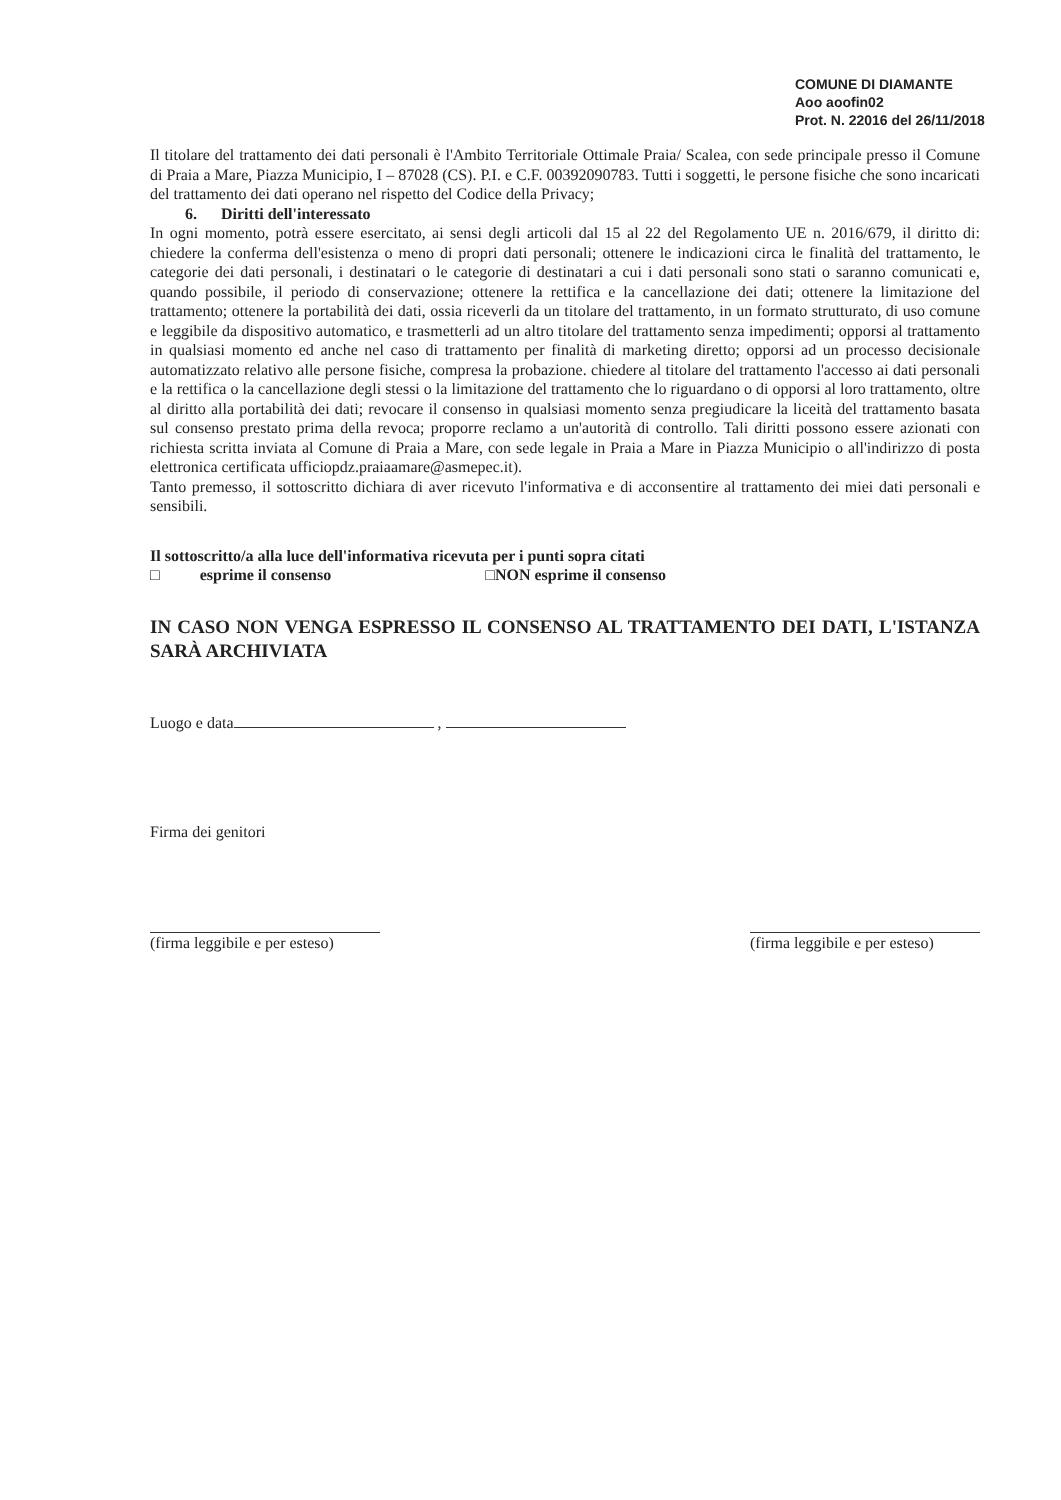COMUNE DI DIAMANTE
Aoo aoofin02
Prot. N. 22016 del 26/11/2018
Il titolare del trattamento dei dati personali è l'Ambito Territoriale Ottimale Praia/ Scalea, con sede principale presso il Comune di Praia a Mare, Piazza Municipio, I – 87028 (CS). P.I. e C.F. 00392090783. Tutti i soggetti, le persone fisiche che sono incaricati del trattamento dei dati operano nel rispetto del Codice della Privacy;
6. Diritti dell'interessato
In ogni momento, potrà essere esercitato, ai sensi degli articoli dal 15 al 22 del Regolamento UE n. 2016/679, il diritto di: chiedere la conferma dell'esistenza o meno di propri dati personali; ottenere le indicazioni circa le finalità del trattamento, le categorie dei dati personali, i destinatari o le categorie di destinatari a cui i dati personali sono stati o saranno comunicati e, quando possibile, il periodo di conservazione; ottenere la rettifica e la cancellazione dei dati; ottenere la limitazione del trattamento; ottenere la portabilità dei dati, ossia riceverli da un titolare del trattamento, in un formato strutturato, di uso comune e leggibile da dispositivo automatico, e trasmetterli ad un altro titolare del trattamento senza impedimenti; opporsi al trattamento in qualsiasi momento ed anche nel caso di trattamento per finalità di marketing diretto; opporsi ad un processo decisionale automatizzato relativo alle persone fisiche, compresa la probazione. chiedere al titolare del trattamento l'accesso ai dati personali e la rettifica o la cancellazione degli stessi o la limitazione del trattamento che lo riguardano o di opporsi al loro trattamento, oltre al diritto alla portabilità dei dati; revocare il consenso in qualsiasi momento senza pregiudicare la liceità del trattamento basata sul consenso prestato prima della revoca; proporre reclamo a un'autorità di controllo. Tali diritti possono essere azionati con richiesta scritta inviata al Comune di Praia a Mare, con sede legale in Praia a Mare in Piazza Municipio o all'indirizzo di posta elettronica certificata ufficiopdz.praiaamare@asmepec.it).
Tanto premesso, il sottoscritto dichiara di aver ricevuto l'informativa e di acconsentire al trattamento dei miei dati personali e sensibili.
Il sottoscritto/a alla luce dell'informativa ricevuta per i punti sopra citati
□ esprime il consenso □NON esprime il consenso
IN CASO NON VENGA ESPRESSO IL CONSENSO AL TRATTAMENTO DEI DATI, L'ISTANZA SARÀ ARCHIVIATA
Luogo e data ,
Firma dei genitori
(firma leggibile e per esteso)
(firma leggibile e per esteso)